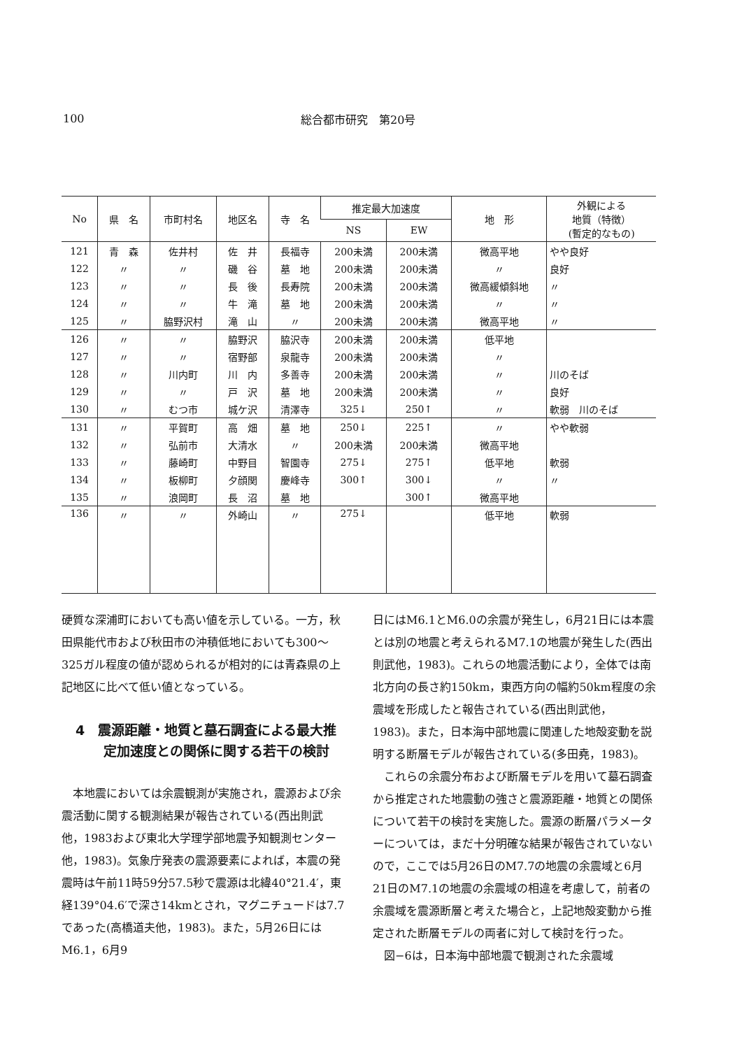100 総合都市研究　第20号
| No | 県 名 | 市町村名 | 地区名 | 寺 名 | 推定最大加速度 | | 地 形 | 外観による 地質（特徴） (暫定的なもの) |
| --- | --- | --- | --- | --- | --- | --- | --- | --- |
| | | | | | NS | EW | | |
| 121 | 青 森 | 佐井村 | 佐 井 | 長福寺 | 200未満 | 200未満 | 微高平地 | やや良好 |
| 122 | 〃 | 〃 | 磯 谷 | 墓 地 | 200未満 | 200未満 | 〃 | 良好 |
| 123 | 〃 | 〃 | 長 後 | 長寿院 | 200未満 | 200未満 | 微高緩傾斜地 | 〃 |
| 124 | 〃 | 〃 | 牛 滝 | 墓 地 | 200未満 | 200未満 | 〃 | 〃 |
| 125 | 〃 | 脇野沢村 | 滝 山 | 〃 | 200未満 | 200未満 | 微高平地 | 〃 |
| 126 | 〃 | 〃 | 脇野沢 | 脇沢寺 | 200未満 | 200未満 | 低平地 | |
| 127 | 〃 | 〃 | 宿野部 | 泉龍寺 | 200未満 | 200未満 | 〃 | |
| 128 | 〃 | 川内町 | 川 内 | 多善寺 | 200未満 | 200未満 | 〃 | 川のそば |
| 129 | 〃 | 〃 | 戸 沢 | 墓 地 | 200未満 | 200未満 | 〃 | 良好 |
| 130 | 〃 | むつ市 | 城ケ沢 | 清澤寺 | 325↓ | 250↑ | 〃 | 軟弱 川のそば |
| 131 | 〃 | 平賀町 | 高 畑 | 墓 地 | 250↓ | 225↑ | 〃 | やや軟弱 |
| 132 | 〃 | 弘前市 | 大清水 | 〃 | 200未満 | 200未満 | 微高平地 | |
| 133 | 〃 | 藤崎町 | 中野目 | 智園寺 | 275↓ | 275↑ | 低平地 | 軟弱 |
| 134 | 〃 | 板柳町 | 夕顔関 | 慶峰寺 | 300↑ | 300↓ | 〃 | 〃 |
| 135 | 〃 | 浪岡町 | 長 沼 | 墓 地 | | 300↑ | 微高平地 | |
| 136 | 〃 | 〃 | 外崎山 | 〃 | 275↓ | | 低平地 | 軟弱 |
硬質な深浦町においても高い値を示している。一方，秋田県能代市および秋田市の沖積低地においても300〜325ガル程度の値が認められるが相対的には青森県の上記地区に比べて低い値となっている。
4　震源距離・地質と墓石調査による最大推定加速度との関係に関する若干の検討
本地震においては余震観測が実施され，震源および余震活動に関する観測結果が報告されている(西出則武他，1983および東北大学理学部地震予知観測センター他，1983)。気象庁発表の震源要素によれば，本震の発震時は午前11時59分57.5秒で震源は北緯40°21.4′，東経139°04.6′で深さ14kmとされ，マグニチュードは7.7であった(高橋道夫他，1983)。また，5月26日にはM6.1，6月9
日にはM6.1とM6.0の余震が発生し，6月21日には本震とは別の地震と考えられるM7.1の地震が発生した(西出則武他，1983)。これらの地震活動により，全体では南北方向の長さ約150km，東西方向の幅約50km程度の余震域を形成したと報告されている(西出則武他，1983)。また，日本海中部地震に関連した地殻変動を説明する断層モデルが報告されている(多田堯，1983)。
これらの余震分布および断層モデルを用いて墓石調査から推定された地震動の強さと震源距離・地質との関係について若干の検討を実施した。震源の断層パラメーターについては，まだ十分明確な結果が報告されていないので，ここでは5月26日のM7.7の地震の余震域と6月21日のM7.1の地震の余震域の相違を考慮して，前者の余震域を震源断層と考えた場合と，上記地殻変動から推定された断層モデルの両者に対して検討を行った。
図−6は，日本海中部地震で観測された余震域